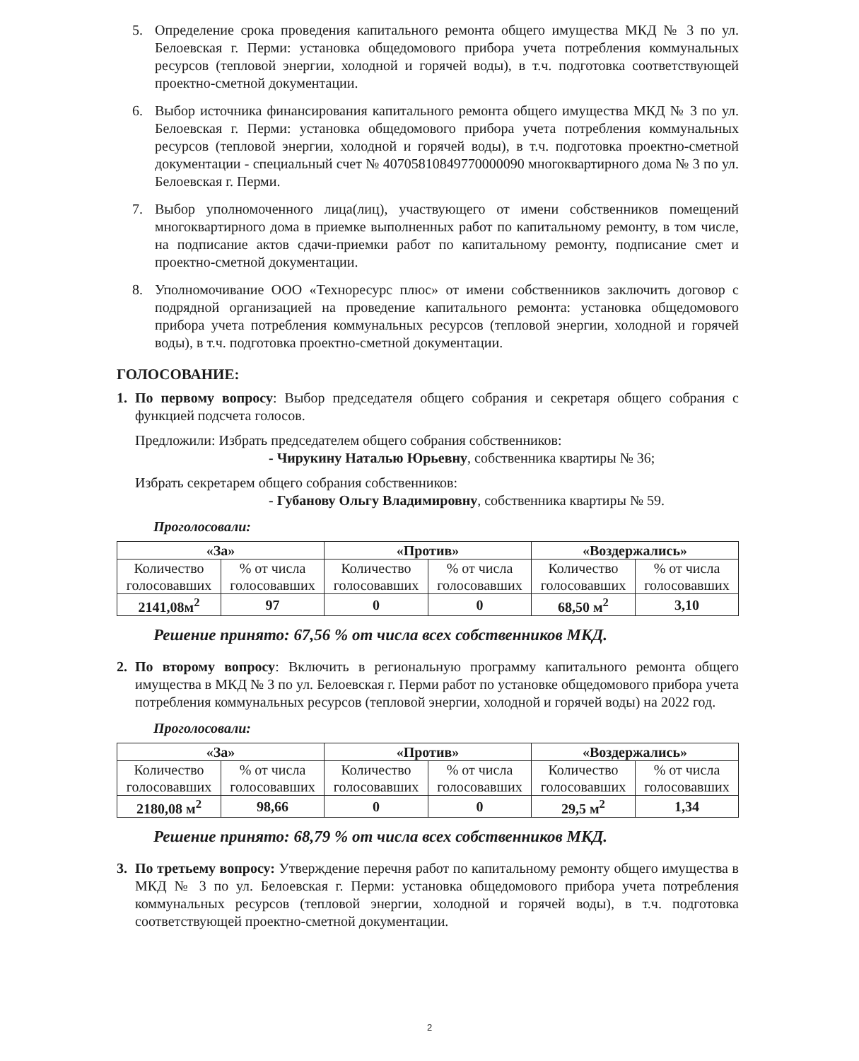5. Определение срока проведения капитального ремонта общего имущества МКД № 3 по ул. Белоевская г. Перми: установка общедомового прибора учета потребления коммунальных ресурсов (тепловой энергии, холодной и горячей воды), в т.ч. подготовка соответствующей проектно-сметной документации.
6. Выбор источника финансирования капитального ремонта общего имущества МКД № 3 по ул. Белоевская г. Перми: установка общедомового прибора учета потребления коммунальных ресурсов (тепловой энергии, холодной и горячей воды), в т.ч. подготовка проектно-сметной документации - специальный счет № 40705810849770000090 многоквартирного дома № 3 по ул. Белоевская г. Перми.
7. Выбор уполномоченного лица(лиц), участвующего от имени собственников помещений многоквартирного дома в приемке выполненных работ по капитальному ремонту, в том числе, на подписание актов сдачи-приемки работ по капитальному ремонту, подписание смет и проектно-сметной документации.
8. Уполномочивание ООО «Техноресурс плюс» от имени собственников заключить договор с подрядной организацией на проведение капитального ремонта: установка общедомового прибора учета потребления коммунальных ресурсов (тепловой энергии, холодной и горячей воды), в т.ч. подготовка проектно-сметной документации.
ГОЛОСОВАНИЕ:
1. По первому вопросу: Выбор председателя общего собрания и секретаря общего собрания с функцией подсчета голосов.
Предложили: Избрать председателем общего собрания собственников:
- Чирукину Наталью Юрьевну, собственника квартиры № 36;
Избрать секретарем общего собрания собственников:
- Губанову Ольгу Владимировну, собственника квартиры № 59.
Проголосовали:
| «За» | | «Против» | | «Воздержались» | |
| --- | --- | --- | --- | --- | --- |
| Количество голосовавших | % от числа голосовавших | Количество голосовавших | % от числа голосовавших | Количество голосовавших | % от числа голосовавших |
| 2141,08м<sup>2</sup> | 97 | 0 | 0 | 68,50 м<sup>2</sup> | 3,10 |
Решение принято: 67,56 % от числа всех собственников МКД.
2. По второму вопросу: Включить в региональную программу капитального ремонта общего имущества в МКД № 3 по ул. Белоевская г. Перми работ по установке общедомового прибора учета потребления коммунальных ресурсов (тепловой энергии, холодной и горячей воды) на 2022 год.
Проголосовали:
| «За» | | «Против» | | «Воздержались» | |
| --- | --- | --- | --- | --- | --- |
| Количество голосовавших | % от числа голосовавших | Количество голосовавших | % от числа голосовавших | Количество голосовавших | % от числа голосовавших |
| 2180,08 м<sup>2</sup> | 98,66 | 0 | 0 | 29,5 м<sup>2</sup> | 1,34 |
Решение принято: 68,79 % от числа всех собственников МКД.
3. По третьему вопросу: Утверждение перечня работ по капитальному ремонту общего имущества в МКД № 3 по ул. Белоевская г. Перми: установка общедомового прибора учета потребления коммунальных ресурсов (тепловой энергии, холодной и горячей воды), в т.ч. подготовка соответствующей проектно-сметной документации.
2